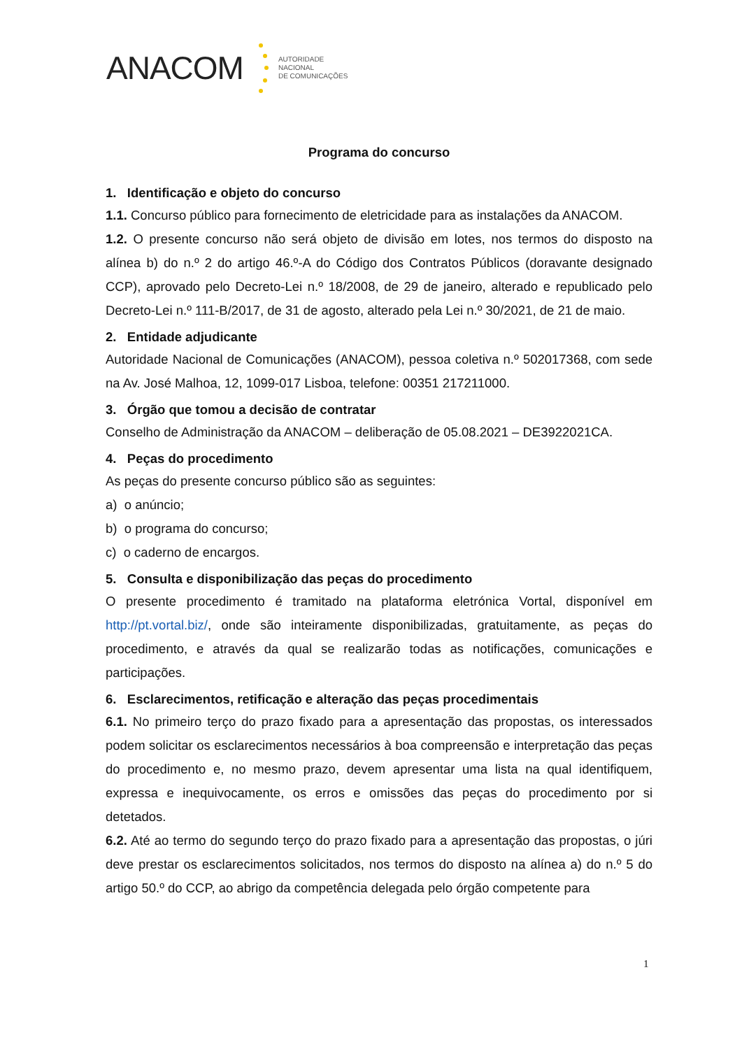ANACOM
AUTORIDADE
NACIONAL
DE COMUNICAÇÕES
Programa do concurso
1. Identificação e objeto do concurso
1.1. Concurso público para fornecimento de eletricidade para as instalações da ANACOM.
1.2. O presente concurso não será objeto de divisão em lotes, nos termos do disposto na alínea b) do n.º 2 do artigo 46.º-A do Código dos Contratos Públicos (doravante designado CCP), aprovado pelo Decreto-Lei n.º 18/2008, de 29 de janeiro, alterado e republicado pelo Decreto-Lei n.º 111-B/2017, de 31 de agosto, alterado pela Lei n.º 30/2021, de 21 de maio.
2. Entidade adjudicante
Autoridade Nacional de Comunicações (ANACOM), pessoa coletiva n.º 502017368, com sede na Av. José Malhoa, 12, 1099-017 Lisboa, telefone: 00351 217211000.
3. Órgão que tomou a decisão de contratar
Conselho de Administração da ANACOM – deliberação de 05.08.2021 – DE3922021CA.
4. Peças do procedimento
As peças do presente concurso público são as seguintes:
a) o anúncio;
b) o programa do concurso;
c) o caderno de encargos.
5. Consulta e disponibilização das peças do procedimento
O presente procedimento é tramitado na plataforma eletrónica Vortal, disponível em http://pt.vortal.biz/, onde são inteiramente disponibilizadas, gratuitamente, as peças do procedimento, e através da qual se realizarão todas as notificações, comunicações e participações.
6. Esclarecimentos, retificação e alteração das peças procedimentais
6.1. No primeiro terço do prazo fixado para a apresentação das propostas, os interessados podem solicitar os esclarecimentos necessários à boa compreensão e interpretação das peças do procedimento e, no mesmo prazo, devem apresentar uma lista na qual identifiquem, expressa e inequivocamente, os erros e omissões das peças do procedimento por si detetados.
6.2. Até ao termo do segundo terço do prazo fixado para a apresentação das propostas, o júri deve prestar os esclarecimentos solicitados, nos termos do disposto na alínea a) do n.º 5 do artigo 50.º do CCP, ao abrigo da competência delegada pelo órgão competente para
1